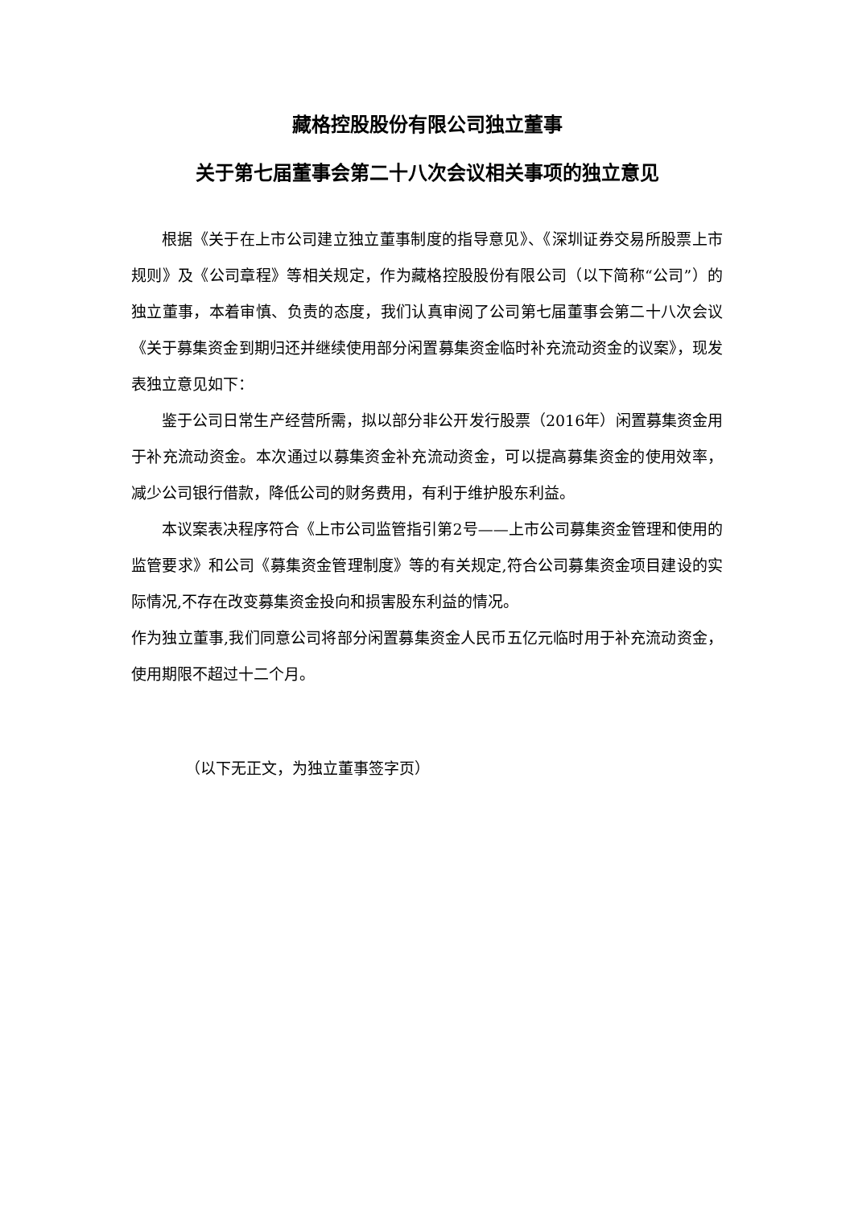藏格控股股份有限公司独立董事
关于第七届董事会第二十八次会议相关事项的独立意见
根据《关于在上市公司建立独立董事制度的指导意见》、《深圳证券交易所股票上市规则》及《公司章程》等相关规定，作为藏格控股股份有限公司（以下简称“公司”）的独立董事，本着审慎、负责的态度，我们认真审阅了公司第七届董事会第二十八次会议《关于募集资金到期归还并继续使用部分闲置募集资金临时补充流动资金的议案》，现发表独立意见如下：
鉴于公司日常生产经营所需，拟以部分非公开发行股票（2016年）闲置募集资金用于补充流动资金。本次通过以募集资金补充流动资金，可以提高募集资金的使用效率，减少公司银行借款，降低公司的财务费用，有利于维护股东利益。
本议案表决程序符合《上市公司监管指引第2号——上市公司募集资金管理和使用的监管要求》和公司《募集资金管理制度》等的有关规定,符合公司募集资金项目建设的实际情况,不存在改变募集资金投向和损害股东利益的情况。
作为独立董事,我们同意公司将部分闲置募集资金人民币五亿元临时用于补充流动资金，使用期限不超过十二个月。
（以下无正文，为独立董事签字页）